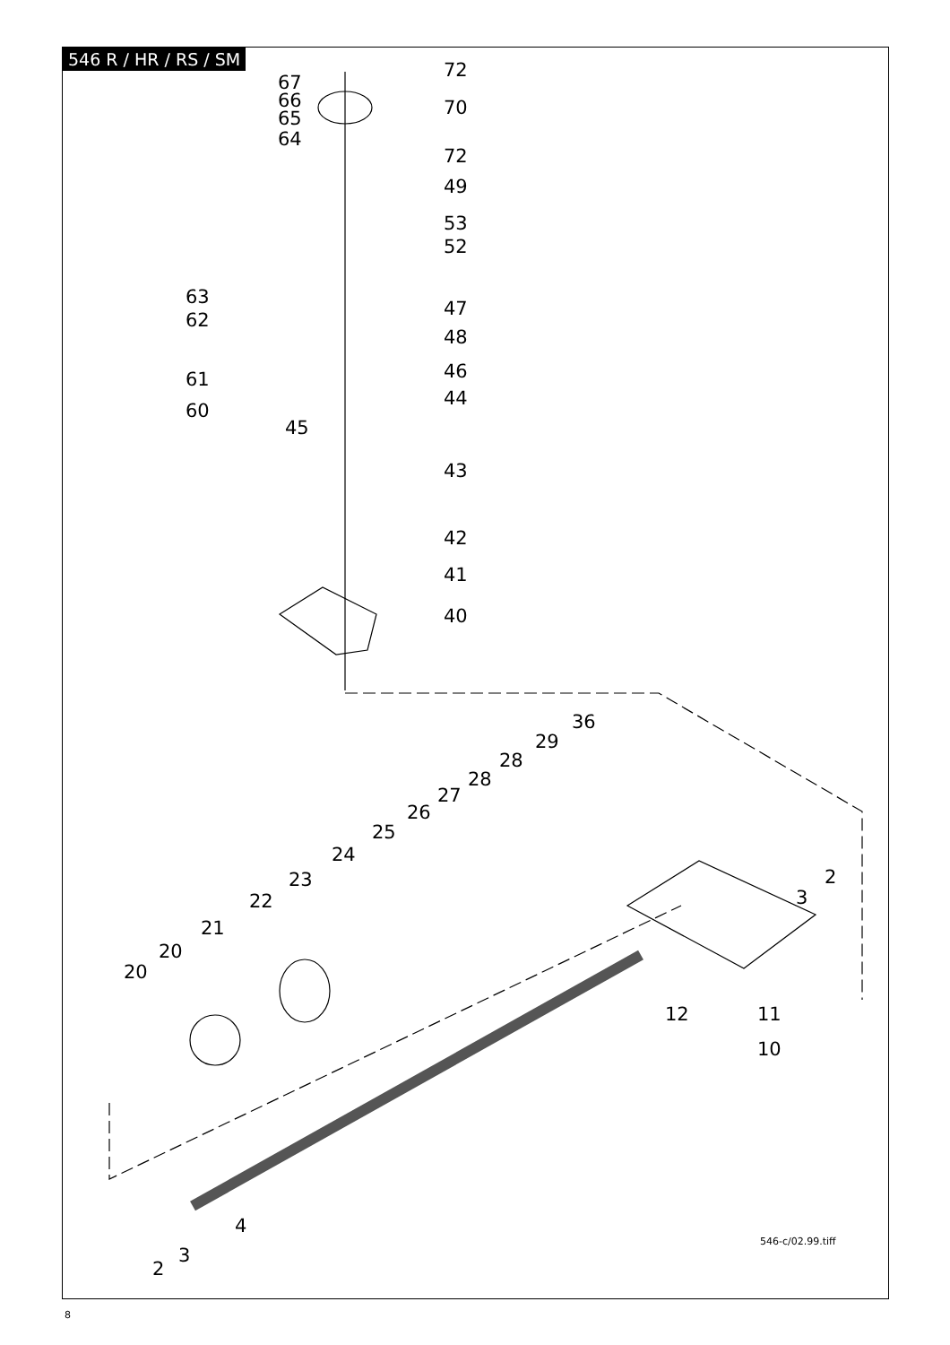546 R / HR / RS / SM
72
70
72
49
53
52
47
48
46
44
43
42
41
40
67
66
65
64
63
62
61
60
45
36
29
28
28
27
26
25
24
23
22
21
20
20
2
3
12
11
10
4
3
2
546-c/02.99.tiff
8